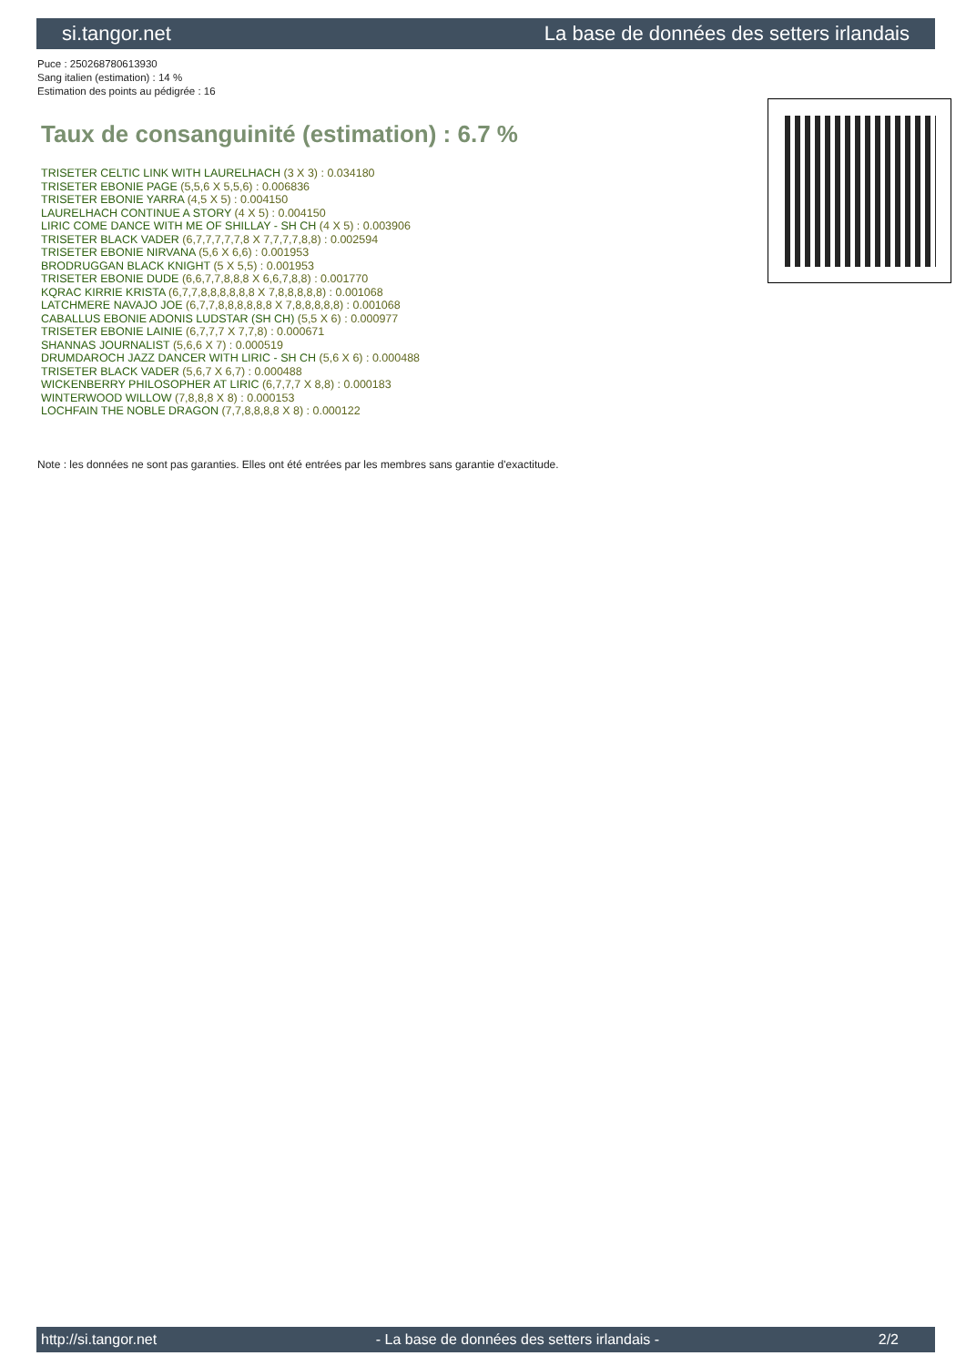si.tangor.net La base de données des setters irlandais
Puce : 250268780613930
Sang italien (estimation) : 14 %
Estimation des points au pédigrée : 16
Taux de consanguinité (estimation) : 6.7 %
TRISETER CELTIC LINK WITH LAURELHACH (3 X 3) : 0.034180
TRISETER EBONIE PAGE (5,5,6 X 5,5,6) : 0.006836
TRISETER EBONIE YARRA (4,5 X 5) : 0.004150
LAURELHACH CONTINUE A STORY (4 X 5) : 0.004150
LIRIC COME DANCE WITH ME OF SHILLAY - SH CH (4 X 5) : 0.003906
TRISETER BLACK VADER (6,7,7,7,7,7,8 X 7,7,7,7,8,8) : 0.002594
TRISETER EBONIE NIRVANA (5,6 X 6,6) : 0.001953
BRODRUGGAN BLACK KNIGHT (5 X 5,5) : 0.001953
TRISETER EBONIE DUDE (6,6,7,7,8,8,8 X 6,6,7,8,8) : 0.001770
KQRAC KIRRIE KRISTA (6,7,7,8,8,8,8,8,8 X 7,8,8,8,8,8) : 0.001068
LATCHMERE NAVAJO JOE (6,7,7,8,8,8,8,8,8 X 7,8,8,8,8,8) : 0.001068
CABALLUS EBONIE ADONIS LUDSTAR (SH CH) (5,5 X 6) : 0.000977
TRISETER EBONIE LAINIE (6,7,7,7 X 7,7,8) : 0.000671
SHANNAS JOURNALIST (5,6,6 X 7) : 0.000519
DRUMDAROCH JAZZ DANCER WITH LIRIC - SH CH (5,6 X 6) : 0.000488
TRISETER BLACK VADER (5,6,7 X 6,7) : 0.000488
WICKENBERRY PHILOSOPHER AT LIRIC (6,7,7,7 X 8,8) : 0.000183
WINTERWOOD WILLOW (7,8,8,8 X 8) : 0.000153
LOCHFAIN THE NOBLE DRAGON (7,7,8,8,8,8 X 8) : 0.000122
Note : les données ne sont pas garanties. Elles ont été entrées par les membres sans garantie d'exactitude.
http://si.tangor.net - La base de données des setters irlandais - 2/2